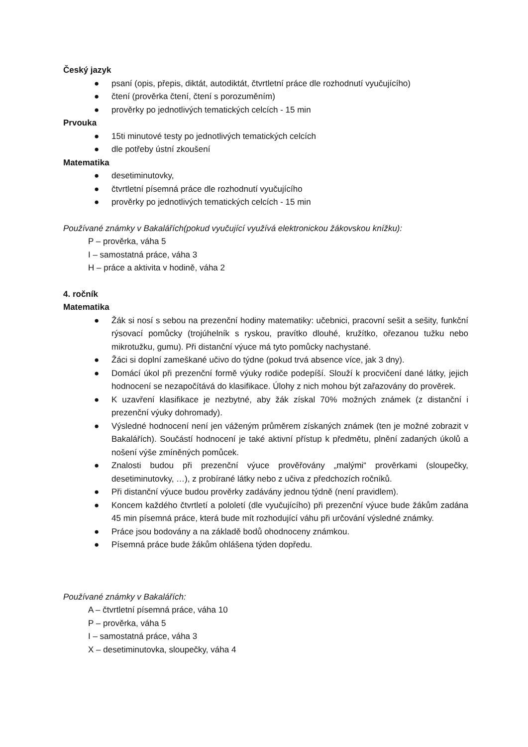Český jazyk
● psaní (opis, přepis, diktát, autodiktát, čtvrtletní práce dle rozhodnutí vyučujícího)
● čtení (prověrka čtení, čtení s porozuměním)
● prověrky po jednotlivých tematických celcích - 15 min
Prvouka
● 15ti minutové testy po jednotlivých tematických celcích
● dle potřeby ústní zkoušení
Matematika
● desetiminutovky,
● čtvrtletní písemná práce dle rozhodnutí vyučujícího
● prověrky po jednotlivých tematických celcích - 15 min
Používané známky v Bakalářích(pokud vyučující využívá elektronickou žákovskou knížku):
P – prověrka, váha 5
I – samostatná práce, váha 3
H – práce a aktivita v hodině, váha 2
4. ročník
Matematika
● Žák si nosí s sebou na prezenční hodiny matematiky: učebnici, pracovní sešit a sešity, funkční rýsovací pomůcky (trojúhelník s ryskou, pravítko dlouhé, kružítko, ořezanou tužku nebo mikrotužku, gumu). Při distanční výuce má tyto pomůcky nachystané.
● Žáci si doplní zameškané učivo do týdne (pokud trvá absence více, jak 3 dny).
● Domácí úkol při prezenční formě výuky rodiče podepíší. Slouží k procvičení dané látky, jejich hodnocení se nezapočítává do klasifikace. Úlohy z nich mohou být zařazovány do prověrek.
● K uzavření klasifikace je nezbytné, aby žák získal 70% možných známek (z distanční i prezenční výuky dohromady).
● Výsledné hodnocení není jen váženým průměrem získaných známek (ten je možné zobrazit v Bakalářích). Součástí hodnocení je také aktivní přístup k předmětu, plnění zadaných úkolů a nošení výše zmíněných pomůcek.
● Znalosti budou při prezenční výuce prověřovány „malými“ prověrkami (sloupečky, desetiminutovky, …), z probírané látky nebo z učiva z předchozích ročníků.
● Při distanční výuce budou prověrky zadávány jednou týdně (není pravidlem).
● Koncem každého čtvrtletí a pololetí (dle vyučujícího) při prezenční výuce bude žákům zadána 45 min písemná práce, která bude mít rozhodující váhu při určování výsledné známky.
● Práce jsou bodovány a na základě bodů ohodnoceny známkou.
● Písemná práce bude žákům ohlášena týden dopředu.
Používané známky v Bakalářích:
A – čtvrtletní písemná práce, váha 10
P – prověrka, váha 5
I – samostatná práce, váha 3
X – desetiminutovka, sloupečky, váha 4